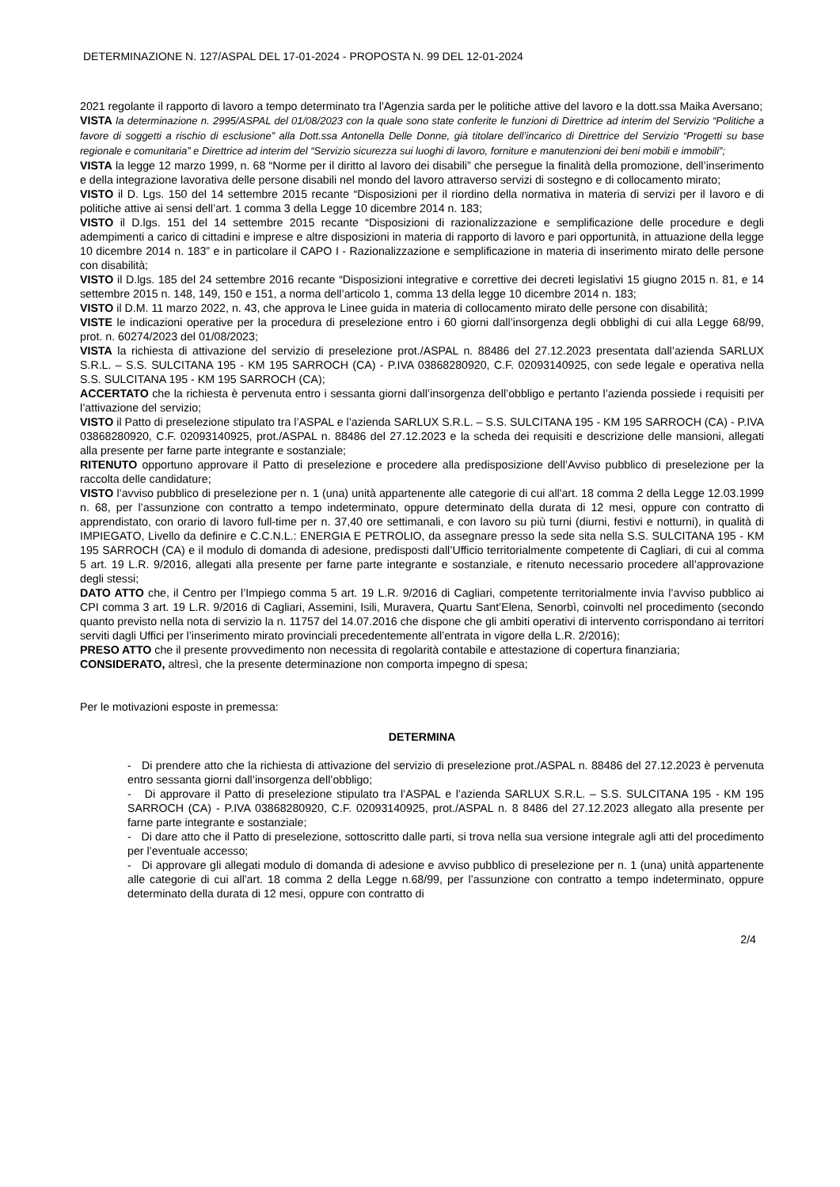DETERMINAZIONE N. 127/ASPAL DEL 17-01-2024 - PROPOSTA N. 99 DEL 12-01-2024
2021 regolante il rapporto di lavoro a tempo determinato tra l'Agenzia sarda per le politiche attive del lavoro e la dott.ssa Maika Aversano;
VISTA la determinazione n. 2995/ASPAL del 01/08/2023 con la quale sono state conferite le funzioni di Direttrice ad interim del Servizio “Politiche a favore di soggetti a rischio di esclusione” alla Dott.ssa Antonella Delle Donne, già titolare dell’incarico di Direttrice del Servizio “Progetti su base regionale e comunitaria” e Direttrice ad interim del “Servizio sicurezza sui luoghi di lavoro, forniture e manutenzioni dei beni mobili e immobili”;
VISTA la legge 12 marzo 1999, n. 68 “Norme per il diritto al lavoro dei disabili” che persegue la finalità della promozione, dell’inserimento e della integrazione lavorativa delle persone disabili nel mondo del lavoro attraverso servizi di sostegno e di collocamento mirato;
VISTO il D. Lgs. 150 del 14 settembre 2015 recante “Disposizioni per il riordino della normativa in materia di servizi per il lavoro e di politiche attive ai sensi dell’art. 1 comma 3 della Legge 10 dicembre 2014 n. 183;
VISTO il D.lgs. 151 del 14 settembre 2015 recante “Disposizioni di razionalizzazione e semplificazione delle procedure e degli adempimenti a carico di cittadini e imprese e altre disposizioni in materia di rapporto di lavoro e pari opportunità, in attuazione della legge 10 dicembre 2014 n. 183” e in particolare il CAPO I - Razionalizzazione e semplificazione in materia di inserimento mirato delle persone con disabilità;
VISTO il D.lgs. 185 del 24 settembre 2016 recante “Disposizioni integrative e correttive dei decreti legislativi 15 giugno 2015 n. 81, e 14 settembre 2015 n. 148, 149, 150 e 151, a norma dell’articolo 1, comma 13 della legge 10 dicembre 2014 n. 183;
VISTO il D.M. 11 marzo 2022, n. 43, che approva le Linee guida in materia di collocamento mirato delle persone con disabilità;
VISTE le indicazioni operative per la procedura di preselezione entro i 60 giorni dall’insorgenza degli obblighi di cui alla Legge 68/99, prot. n. 60274/2023 del 01/08/2023;
VISTA la richiesta di attivazione del servizio di preselezione prot./ASPAL n. 88486 del 27.12.2023 presentata dall’azienda SARLUX S.R.L. – S.S. SULCITANA 195 - KM 195 SARROCH (CA) - P.IVA 03868280920, C.F. 02093140925, con sede legale e operativa nella S.S. SULCITANA 195 - KM 195 SARROCH (CA);
ACCERTATO che la richiesta è pervenuta entro i sessanta giorni dall’insorgenza dell’obbligo e pertanto l’azienda possiede i requisiti per l’attivazione del servizio;
VISTO il Patto di preselezione stipulato tra l’ASPAL e l’azienda SARLUX S.R.L. – S.S. SULCITANA 195 - KM 195 SARROCH (CA) - P.IVA 03868280920, C.F. 02093140925, prot./ASPAL n. 88486 del 27.12.2023 e la scheda dei requisiti e descrizione delle mansioni, allegati alla presente per farne parte integrante e sostanziale;
RITENUTO opportuno approvare il Patto di preselezione e procedere alla predisposizione dell’Avviso pubblico di preselezione per la raccolta delle candidature;
VISTO l’avviso pubblico di preselezione per n. 1 (una) unità appartenente alle categorie di cui all'art. 18 comma 2 della Legge 12.03.1999 n. 68, per l’assunzione con contratto a tempo indeterminato, oppure determinato della durata di 12 mesi, oppure con contratto di apprendistato, con orario di lavoro full-time per n. 37,40 ore settimanali, e con lavoro su più turni (diurni, festivi e notturni), in qualità di IMPIEGATO, Livello da definire e C.C.N.L.: ENERGIA E PETROLIO, da assegnare presso la sede sita nella S.S. SULCITANA 195 - KM 195 SARROCH (CA) e il modulo di domanda di adesione, predisposti dall’Ufficio territorialmente competente di Cagliari, di cui al comma 5 art. 19 L.R. 9/2016, allegati alla presente per farne parte integrante e sostanziale, e ritenuto necessario procedere all’approvazione degli stessi;
DATO ATTO che, il Centro per l’Impiego comma 5 art. 19 L.R. 9/2016 di Cagliari, competente territorialmente invia l’avviso pubblico ai CPI comma 3 art. 19 L.R. 9/2016 di Cagliari, Assemini, Isili, Muravera, Quartu Sant’Elena, Senorbì, coinvolti nel procedimento (secondo quanto previsto nella nota di servizio la n. 11757 del 14.07.2016 che dispone che gli ambiti operativi di intervento corrispondano ai territori serviti dagli Uffici per l’inserimento mirato provinciali precedentemente all’entrata in vigore della L.R. 2/2016);
PRESO ATTO che il presente provvedimento non necessita di regolarità contabile e attestazione di copertura finanziaria;
CONSIDERATO, altresì, che la presente determinazione non comporta impegno di spesa;
Per le motivazioni esposte in premessa:
DETERMINA
- Di prendere atto che la richiesta di attivazione del servizio di preselezione prot./ASPAL n. 88486 del 27.12.2023 è pervenuta entro sessanta giorni dall’insorgenza dell’obbligo;
- Di approvare il Patto di preselezione stipulato tra l’ASPAL e l’azienda SARLUX S.R.L. – S.S. SULCITANA 195 - KM 195 SARROCH (CA) - P.IVA 03868280920, C.F. 02093140925, prot./ASPAL n. 8 8486 del 27.12.2023 allegato alla presente per farne parte integrante e sostanziale;
- Di dare atto che il Patto di preselezione, sottoscritto dalle parti, si trova nella sua versione integrale agli atti del procedimento per l’eventuale accesso;
- Di approvare gli allegati modulo di domanda di adesione e avviso pubblico di preselezione per n. 1 (una) unità appartenente alle categorie di cui all'art. 18 comma 2 della Legge n.68/99, per l’assunzione con contratto a tempo indeterminato, oppure determinato della durata di 12 mesi, oppure con contratto di
2/4